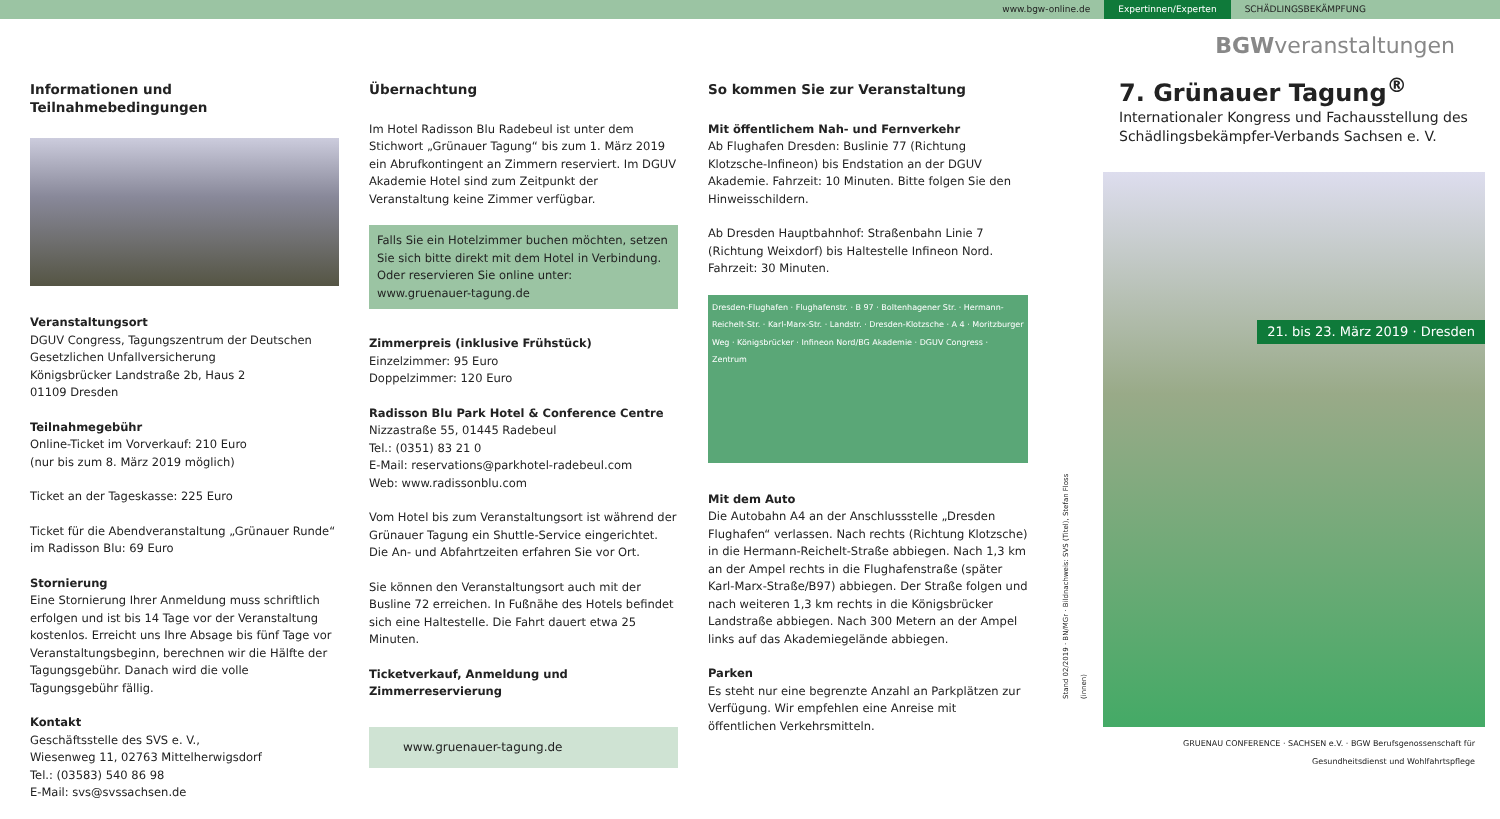www.bgw-online.de Expertinnen/Experten SCHÄDLINGSBEKÄMPFUNG
Informationen und Teilnahmebedingungen
Veranstaltungsort
DGUV Congress, Tagungszentrum der Deutschen Gesetzlichen Unfallversicherung
Königsbrücker Landstraße 2b, Haus 2
01109 Dresden
Teilnahmegebühr
Online-Ticket im Vorverkauf: 210 Euro
(nur bis zum 8. März 2019 möglich)
Ticket an der Tageskasse: 225 Euro
Ticket für die Abendveranstaltung „Grünauer Runde“ im Radisson Blu: 69 Euro
Stornierung
Eine Stornierung Ihrer Anmeldung muss schriftlich erfolgen und ist bis 14 Tage vor der Veranstaltung kostenlos. Erreicht uns Ihre Absage bis fünf Tage vor Veranstaltungsbeginn, berechnen wir die Hälfte der Tagungsgebühr. Danach wird die volle Tagungsgebühr fällig.
Kontakt
Geschäftsstelle des SVS e. V.,
Wiesenweg 11, 02763 Mittelherwigsdorf
Tel.: (03583) 540 86 98
E-Mail: svs@svssachsen.de
Übernachtung
Im Hotel Radisson Blu Radebeul ist unter dem Stichwort „Grünauer Tagung“ bis zum 1. März 2019 ein Abrufkontingent an Zimmern reserviert. Im DGUV Akademie Hotel sind zum Zeitpunkt der Veranstaltung keine Zimmer verfügbar.
Falls Sie ein Hotelzimmer buchen möchten, setzen Sie sich bitte direkt mit dem Hotel in Verbindung. Oder reservieren Sie online unter:
www.gruenauer-tagung.de
Zimmerpreis (inklusive Frühstück)
Einzelzimmer: 95 Euro
Doppelzimmer: 120 Euro
Radisson Blu Park Hotel & Conference Centre
Nizzastraße 55, 01445 Radebeul
Tel.: (0351) 83 21 0
E-Mail: reservations@parkhotel-radebeul.com
Web: www.radissonblu.com
Vom Hotel bis zum Veranstaltungsort ist während der Grünauer Tagung ein Shuttle-Service eingerichtet. Die An- und Abfahrtzeiten erfahren Sie vor Ort.
Sie können den Veranstaltungsort auch mit der Busline 72 erreichen. In Fußnähe des Hotels befindet sich eine Haltestelle. Die Fahrt dauert etwa 25 Minuten.
Ticketverkauf, Anmeldung und Zimmerreservierung
www.gruenauer-tagung.de
So kommen Sie zur Veranstaltung
Mit öffentlichem Nah- und Fernverkehr
Ab Flughafen Dresden: Buslinie 77 (Richtung Klotzsche-Infineon) bis Endstation an der DGUV Akademie. Fahrzeit: 10 Minuten. Bitte folgen Sie den Hinweisschildern.
Ab Dresden Hauptbahnhof: Straßenbahn Linie 7 (Richtung Weixdorf) bis Haltestelle Infineon Nord. Fahrzeit: 30 Minuten.
Dresden-Flughafen · Flughafenstr. · B 97 · Boltenhagener Str. · Hermann-Reichelt-Str. · Karl-Marx-Str. · Landstr. · Dresden-Klotzsche · A 4 · Moritzburger Weg · Königsbrücker · Infineon Nord/BG Akademie · DGUV Congress · Zentrum
Mit dem Auto
Die Autobahn A4 an der Anschlussstelle „Dresden Flughafen“ verlassen. Nach rechts (Richtung Klotzsche) in die Hermann-Reichelt-Straße abbiegen. Nach 1,3 km an der Ampel rechts in die Flughafenstraße (später Karl-Marx-Straße/B97) abbiegen. Der Straße folgen und nach weiteren 1,3 km rechts in die Königsbrücker Landstraße abbiegen. Nach 300 Metern an der Ampel links auf das Akademiegelände abbiegen.
Parken
Es steht nur eine begrenzte Anzahl an Parkplätzen zur Verfügung. Wir empfehlen eine Anreise mit öffentlichen Verkehrsmitteln.
Stand 02/2019 · BN/MGr · Bildnachweis: SVS (Titel), Stefan Floss (innen)
BGWveranstaltungen
7. Grünauer Tagung<sup>®</sup>
Internationaler Kongress und Fachausstellung des Schädlingsbekämpfer-Verbands Sachsen e. V.
21. bis 23. März 2019 · Dresden
GRUENAU CONFERENCE · SACHSEN e.V. · BGW Berufsgenossenschaft für Gesundheitsdienst und Wohlfahrtspflege